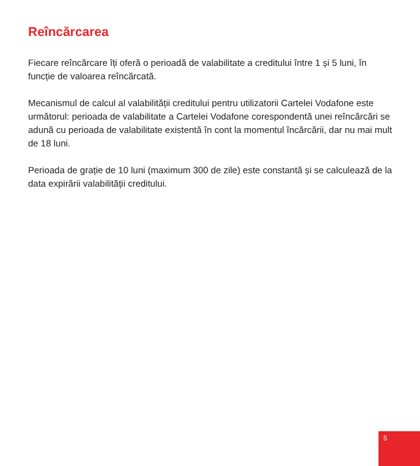Reîncărcarea
Fiecare reîncărcare îți oferă o perioadă de valabilitate a creditului între 1 și 5 luni, în funcție de valoarea reîncărcată.
Mecanismul de calcul al valabilității creditului pentru utilizatorii Cartelei Vodafone este următorul: perioada de valabilitate a Cartelei Vodafone corespondentă unei reîncărcări se adună cu perioada de valabilitate existentă în cont la momentul încărcării, dar nu mai mult de 18 luni.
Perioada de grație de 10 luni (maximum 300 de zile) este constantă și se calculează de la data expirării valabilității creditului.
5